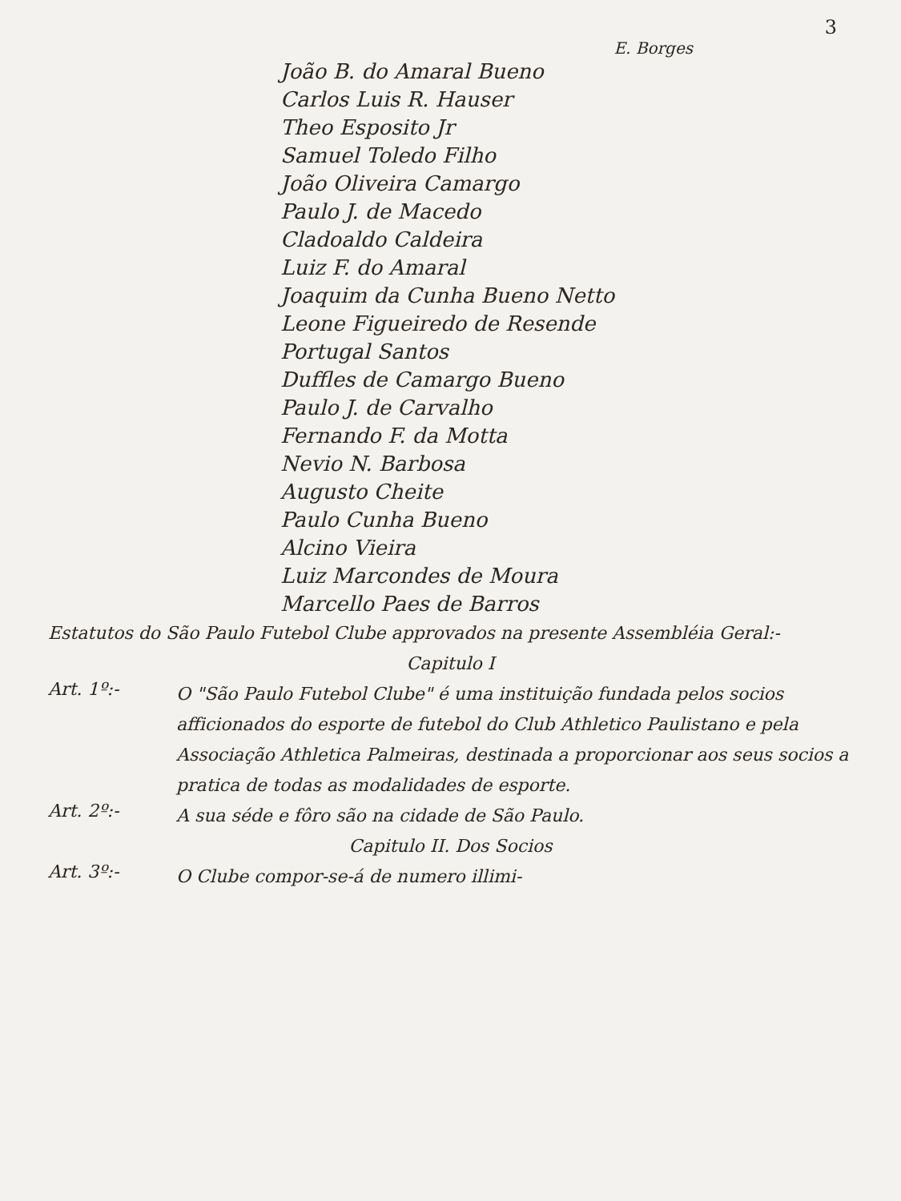3
E. Borges
João B. do Amaral Bueno
Carlos Luis R. Hauser
Theo Esposito Jr
Samuel Toledo Filho
João Oliveira Camargo
Paulo J. de Macedo
Cladoaldo Caldeira
Luiz F. do Amaral
Joaquim da Cunha Bueno Netto
Leone Figueiredo de Resende
Portugal Santos
Duffles de Camargo Bueno
Paulo J. de Carvalho
Fernando F. da Motta
Nevio N. Barbosa
Augusto Cheite
Paulo Cunha Bueno
Alcino Vieira
Luiz Marcondes de Moura
Marcello Paes de Barros
Estatutos do São Paulo Futebol Clube approvados na presente Assembléia Geral:-
Capitulo I
Art. 1º:-
O "São Paulo Futebol Clube" é uma instituição fundada pelos socios afficionados do esporte de futebol do Club Athletico Paulistano e pela Associação Athletica Palmeiras, destinada a proporcionar aos seus socios a pratica de todas as modalidades de esporte.
Art. 2º:-
A sua séde e fôro são na cidade de São Paulo.
Capitulo II. Dos Socios
Art. 3º:-
O Clube compor-se-á de numero illimi-